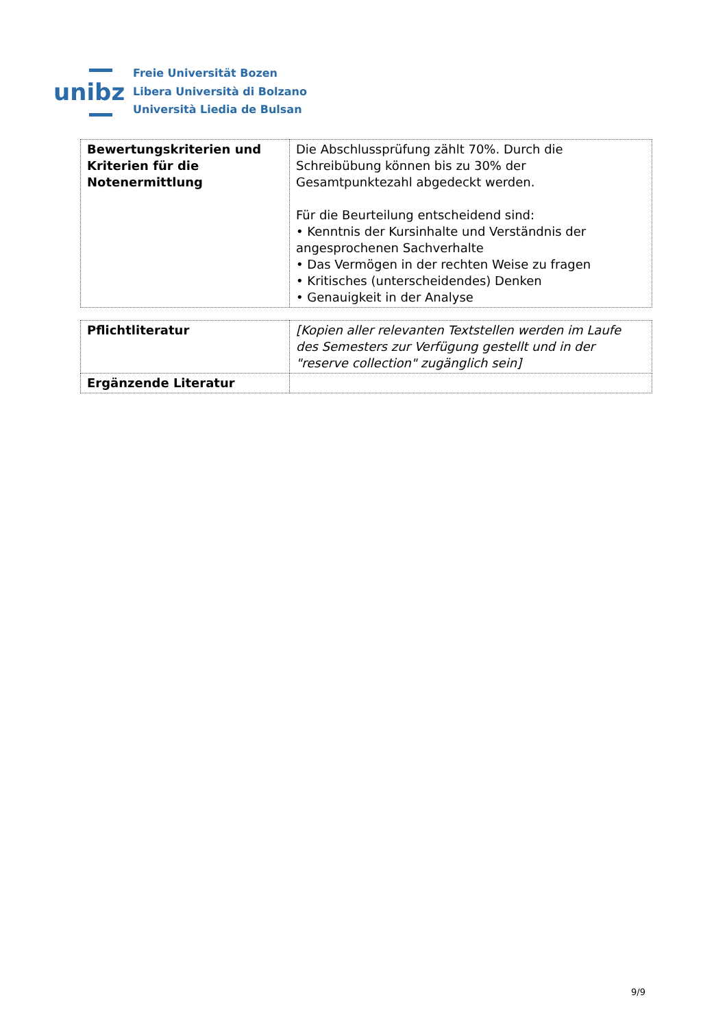unibz
Freie Universität Bozen
Libera Università di Bolzano
Università Liedia de Bulsan
| Bewertungskriterien und Kriterien für die Notenermittlung | Die Abschlussprüfung zählt 70%. Durch die Schreibübung können bis zu 30% der Gesamtpunktezahl abgedeckt werden. Für die Beurteilung entscheidend sind: • Kenntnis der Kursinhalte und Verständnis der angesprochenen Sachverhalte • Das Vermögen in der rechten Weise zu fragen • Kritisches (unterscheidendes) Denken • Genauigkeit in der Analyse |
| Pflichtliteratur | [Kopien aller relevanten Textstellen werden im Laufe des Semesters zur Verfügung gestellt und in der "reserve collection" zugänglich sein] |
| Ergänzende Literatur | |
9/9